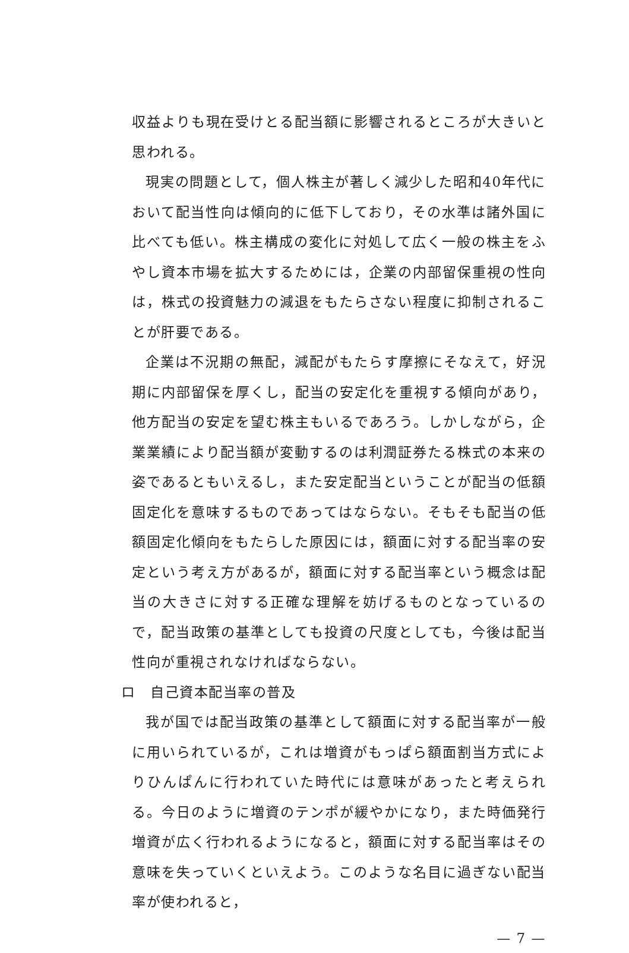収益よりも現在受けとる配当額に影響されるところが大きいと思われる。
現実の問題として，個人株主が著しく減少した昭和40年代において配当性向は傾向的に低下しており，その水準は諸外国に比べても低い。株主構成の変化に対処して広く一般の株主をふやし資本市場を拡大するためには，企業の内部留保重視の性向は，株式の投資魅力の減退をもたらさない程度に抑制されることが肝要である。
企業は不況期の無配，減配がもたらす摩擦にそなえて，好況期に内部留保を厚くし，配当の安定化を重視する傾向があり，他方配当の安定を望む株主もいるであろう。しかしながら，企業業績により配当額が変動するのは利潤証券たる株式の本来の姿であるともいえるし，また安定配当ということが配当の低額固定化を意味するものであってはならない。そもそも配当の低額固定化傾向をもたらした原因には，額面に対する配当率の安定という考え方があるが，額面に対する配当率という概念は配当の大きさに対する正確な理解を妨げるものとなっているので，配当政策の基準としても投資の尺度としても，今後は配当性向が重視されなければならない。
ロ　自己資本配当率の普及
我が国では配当政策の基準として額面に対する配当率が一般に用いられているが，これは増資がもっぱら額面割当方式によりひんぱんに行われていた時代には意味があったと考えられる。今日のように増資のテンポが緩やかになり，また時価発行増資が広く行われるようになると，額面に対する配当率はその意味を失っていくといえよう。このような名目に過ぎない配当率が使われると，
— 7 —